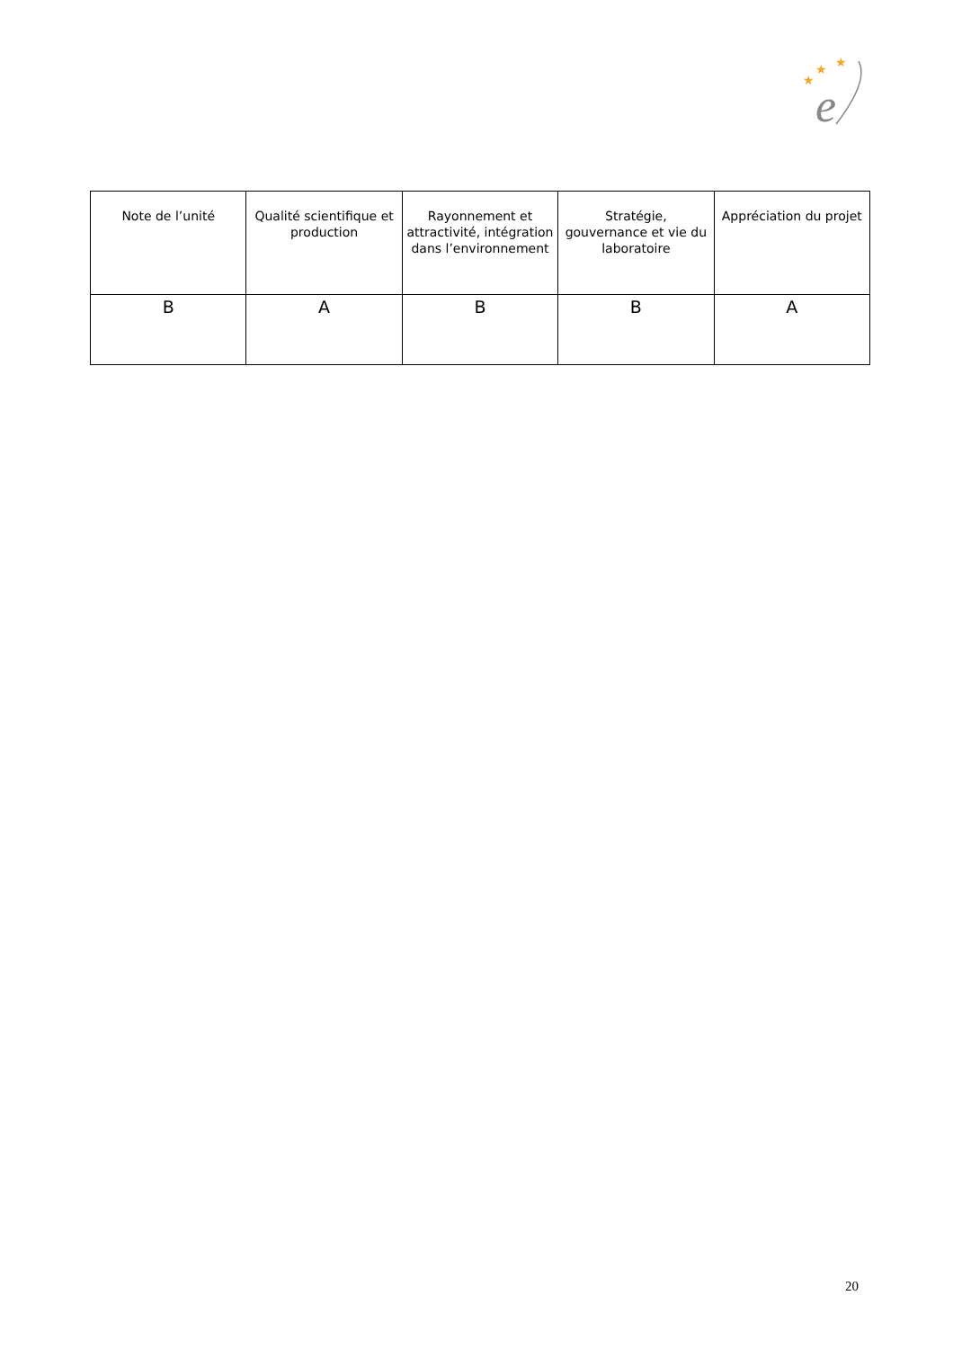★
★
★
e
| Note de l’unité | Qualité scientifique et production | Rayonnement et attractivité, intégration dans l’environnement | Stratégie, gouvernance et vie du laboratoire | Appréciation du projet |
| --- | --- | --- | --- | --- |
| B | A | B | B | A |
20